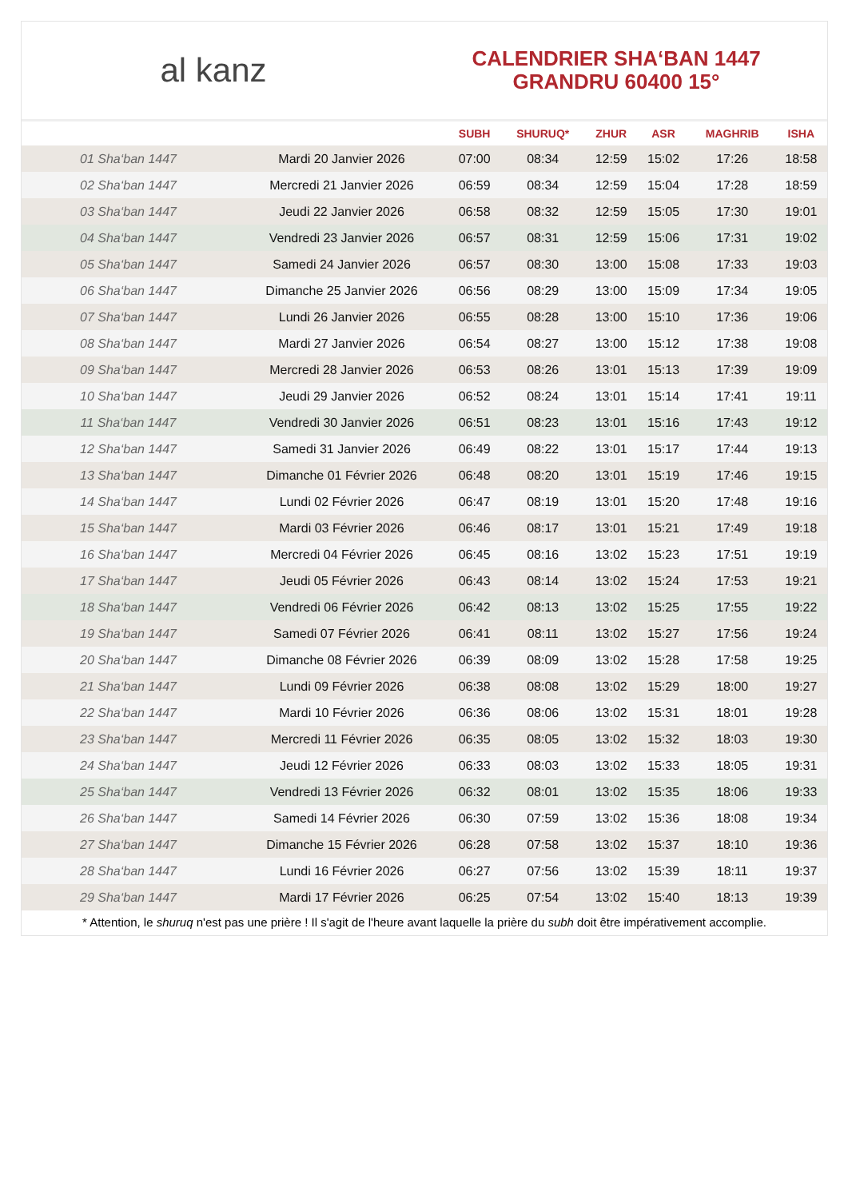al kanz
CALENDRIER SHA‘BAN 1447
GRANDRU 60400 15°
| | | SUBH | SHURUQ* | ZHUR | ASR | MAGHRIB | ISHA |
| --- | --- | --- | --- | --- | --- | --- | --- |
| 01 Sha‘ban 1447 | Mardi 20 Janvier 2026 | 07:00 | 08:34 | 12:59 | 15:02 | 17:26 | 18:58 |
| 02 Sha‘ban 1447 | Mercredi 21 Janvier 2026 | 06:59 | 08:34 | 12:59 | 15:04 | 17:28 | 18:59 |
| 03 Sha‘ban 1447 | Jeudi 22 Janvier 2026 | 06:58 | 08:32 | 12:59 | 15:05 | 17:30 | 19:01 |
| 04 Sha‘ban 1447 | Vendredi 23 Janvier 2026 | 06:57 | 08:31 | 12:59 | 15:06 | 17:31 | 19:02 |
| 05 Sha‘ban 1447 | Samedi 24 Janvier 2026 | 06:57 | 08:30 | 13:00 | 15:08 | 17:33 | 19:03 |
| 06 Sha‘ban 1447 | Dimanche 25 Janvier 2026 | 06:56 | 08:29 | 13:00 | 15:09 | 17:34 | 19:05 |
| 07 Sha‘ban 1447 | Lundi 26 Janvier 2026 | 06:55 | 08:28 | 13:00 | 15:10 | 17:36 | 19:06 |
| 08 Sha‘ban 1447 | Mardi 27 Janvier 2026 | 06:54 | 08:27 | 13:00 | 15:12 | 17:38 | 19:08 |
| 09 Sha‘ban 1447 | Mercredi 28 Janvier 2026 | 06:53 | 08:26 | 13:01 | 15:13 | 17:39 | 19:09 |
| 10 Sha‘ban 1447 | Jeudi 29 Janvier 2026 | 06:52 | 08:24 | 13:01 | 15:14 | 17:41 | 19:11 |
| 11 Sha‘ban 1447 | Vendredi 30 Janvier 2026 | 06:51 | 08:23 | 13:01 | 15:16 | 17:43 | 19:12 |
| 12 Sha‘ban 1447 | Samedi 31 Janvier 2026 | 06:49 | 08:22 | 13:01 | 15:17 | 17:44 | 19:13 |
| 13 Sha‘ban 1447 | Dimanche 01 Février 2026 | 06:48 | 08:20 | 13:01 | 15:19 | 17:46 | 19:15 |
| 14 Sha‘ban 1447 | Lundi 02 Février 2026 | 06:47 | 08:19 | 13:01 | 15:20 | 17:48 | 19:16 |
| 15 Sha‘ban 1447 | Mardi 03 Février 2026 | 06:46 | 08:17 | 13:01 | 15:21 | 17:49 | 19:18 |
| 16 Sha‘ban 1447 | Mercredi 04 Février 2026 | 06:45 | 08:16 | 13:02 | 15:23 | 17:51 | 19:19 |
| 17 Sha‘ban 1447 | Jeudi 05 Février 2026 | 06:43 | 08:14 | 13:02 | 15:24 | 17:53 | 19:21 |
| 18 Sha‘ban 1447 | Vendredi 06 Février 2026 | 06:42 | 08:13 | 13:02 | 15:25 | 17:55 | 19:22 |
| 19 Sha‘ban 1447 | Samedi 07 Février 2026 | 06:41 | 08:11 | 13:02 | 15:27 | 17:56 | 19:24 |
| 20 Sha‘ban 1447 | Dimanche 08 Février 2026 | 06:39 | 08:09 | 13:02 | 15:28 | 17:58 | 19:25 |
| 21 Sha‘ban 1447 | Lundi 09 Février 2026 | 06:38 | 08:08 | 13:02 | 15:29 | 18:00 | 19:27 |
| 22 Sha‘ban 1447 | Mardi 10 Février 2026 | 06:36 | 08:06 | 13:02 | 15:31 | 18:01 | 19:28 |
| 23 Sha‘ban 1447 | Mercredi 11 Février 2026 | 06:35 | 08:05 | 13:02 | 15:32 | 18:03 | 19:30 |
| 24 Sha‘ban 1447 | Jeudi 12 Février 2026 | 06:33 | 08:03 | 13:02 | 15:33 | 18:05 | 19:31 |
| 25 Sha‘ban 1447 | Vendredi 13 Février 2026 | 06:32 | 08:01 | 13:02 | 15:35 | 18:06 | 19:33 |
| 26 Sha‘ban 1447 | Samedi 14 Février 2026 | 06:30 | 07:59 | 13:02 | 15:36 | 18:08 | 19:34 |
| 27 Sha‘ban 1447 | Dimanche 15 Février 2026 | 06:28 | 07:58 | 13:02 | 15:37 | 18:10 | 19:36 |
| 28 Sha‘ban 1447 | Lundi 16 Février 2026 | 06:27 | 07:56 | 13:02 | 15:39 | 18:11 | 19:37 |
| 29 Sha‘ban 1447 | Mardi 17 Février 2026 | 06:25 | 07:54 | 13:02 | 15:40 | 18:13 | 19:39 |
* Attention, le shuruq n'est pas une prière ! Il s'agit de l'heure avant laquelle la prière du subh doit être impérativement accomplie.